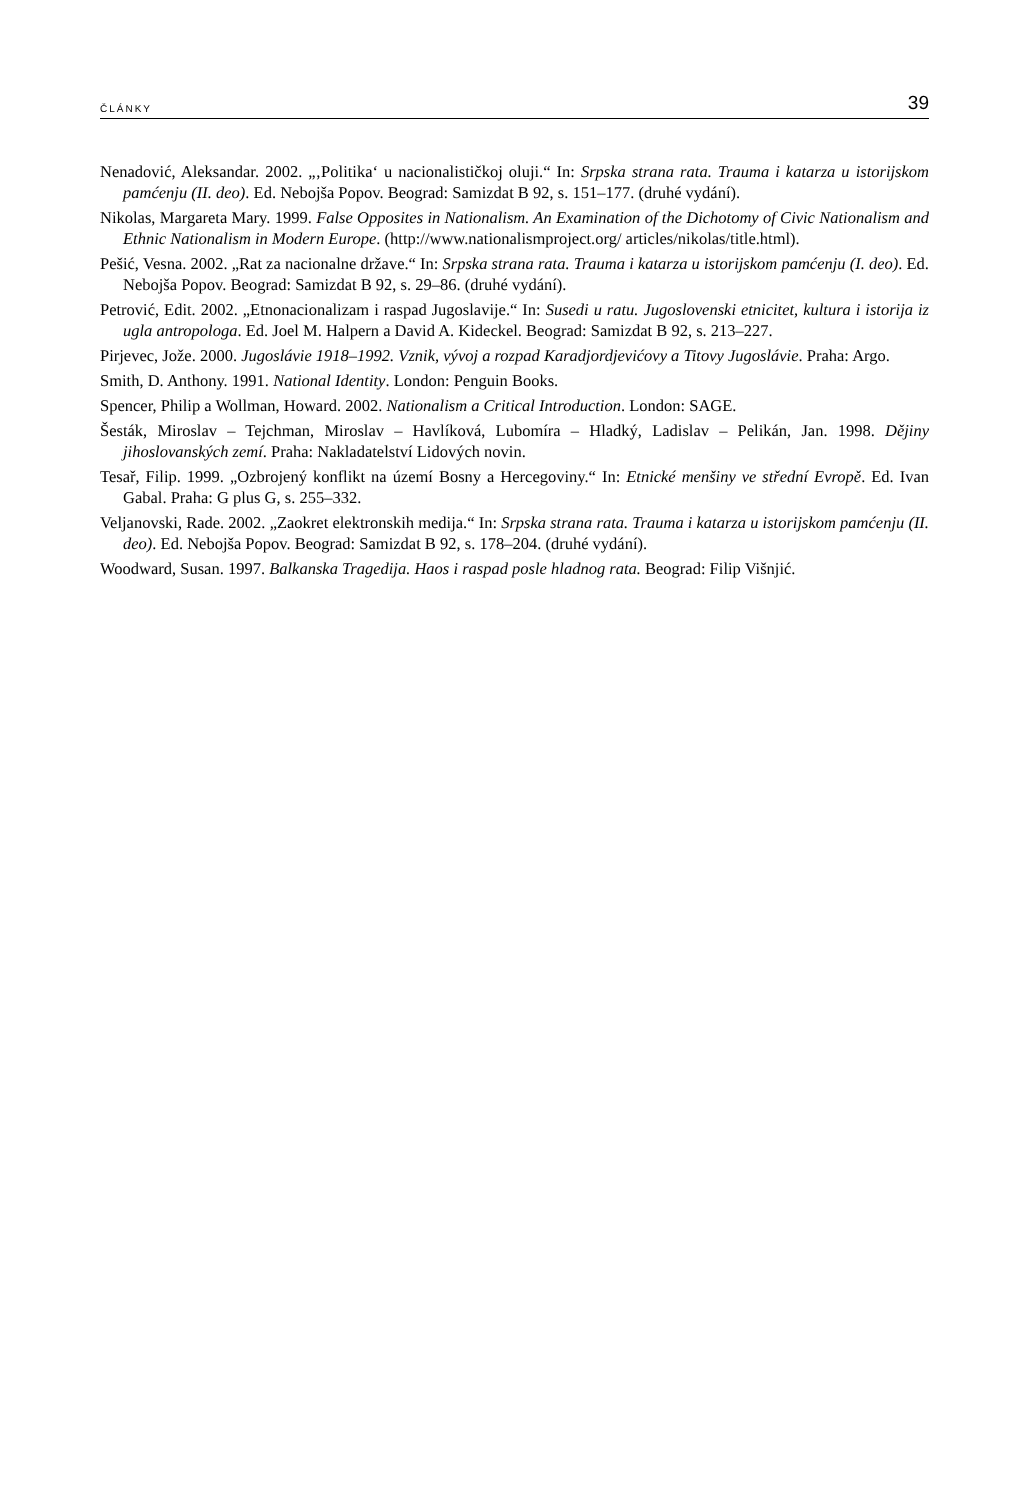ČLÁNKY 39
Nenadović, Aleksandar. 2002. „‚Politika‘ u nacionalističkoj oluji.“ In: Srpska strana rata. Trauma i katarza u istorijskom pamćenju (II. deo). Ed. Nebojša Popov. Beograd: Samizdat B 92, s. 151–177. (druhé vydání).
Nikolas, Margareta Mary. 1999. False Opposites in Nationalism. An Examination of the Dichotomy of Civic Nationalism and Ethnic Nationalism in Modern Europe. (http://www.nationalismproject.org/ articles/nikolas/title.html).
Pešić, Vesna. 2002. „Rat za nacionalne države.“ In: Srpska strana rata. Trauma i katarza u istorijskom pamćenju (I. deo). Ed. Nebojša Popov. Beograd: Samizdat B 92, s. 29–86. (druhé vydání).
Petrović, Edit. 2002. „Etnonacionalizam i raspad Jugoslavije.“ In: Susedi u ratu. Jugoslovenski etnicitet, kultura i istorija iz ugla antropologa. Ed. Joel M. Halpern a David A. Kideckel. Beograd: Samizdat B 92, s. 213–227.
Pirjevec, Jože. 2000. Jugoslávie 1918–1992. Vznik, vývoj a rozpad Karadjordjevićovy a Titovy Jugoslávie. Praha: Argo.
Smith, D. Anthony. 1991. National Identity. London: Penguin Books.
Spencer, Philip a Wollman, Howard. 2002. Nationalism a Critical Introduction. London: SAGE.
Šesták, Miroslav – Tejchman, Miroslav – Havlíková, Lubomíra – Hladký, Ladislav – Pelikán, Jan. 1998. Dějiny jihoslovanských zemí. Praha: Nakladatelství Lidových novin.
Tesař, Filip. 1999. „Ozbrojený konflikt na území Bosny a Hercegoviny.“ In: Etnické menšiny ve střední Evropě. Ed. Ivan Gabal. Praha: G plus G, s. 255–332.
Veljanovski, Rade. 2002. „Zaokret elektronskih medija.“ In: Srpska strana rata. Trauma i katarza u istorijskom pamćenju (II. deo). Ed. Nebojša Popov. Beograd: Samizdat B 92, s. 178–204. (druhé vydání).
Woodward, Susan. 1997. Balkanska Tragedija. Haos i raspad posle hladnog rata. Beograd: Filip Višnjić.